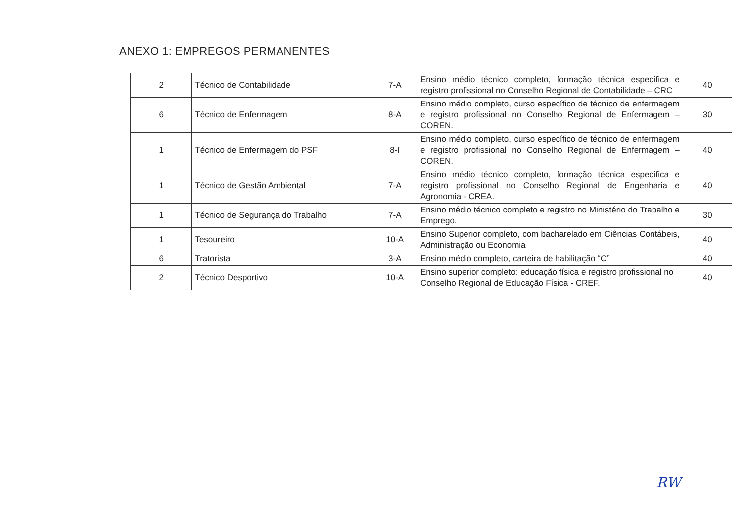ANEXO 1: EMPREGOS PERMANENTES
| 2 | Técnico de Contabilidade | 7-A | Ensino médio técnico completo, formação técnica específica e registro profissional no Conselho Regional de Contabilidade – CRC | 40 |
| 6 | Técnico de Enfermagem | 8-A | Ensino médio completo, curso específico de técnico de enfermagem e registro profissional no Conselho Regional de Enfermagem – COREN. | 30 |
| 1 | Técnico de Enfermagem do PSF | 8-I | Ensino médio completo, curso específico de técnico de enfermagem e registro profissional no Conselho Regional de Enfermagem – COREN. | 40 |
| 1 | Técnico de Gestão Ambiental | 7-A | Ensino médio técnico completo, formação técnica específica e registro profissional no Conselho Regional de Engenharia e Agronomia - CREA. | 40 |
| 1 | Técnico de Segurança do Trabalho | 7-A | Ensino médio técnico completo e registro no Ministério do Trabalho e Emprego. | 30 |
| 1 | Tesoureiro | 10-A | Ensino Superior completo, com bacharelado em Ciências Contábeis, Administração ou Economia | 40 |
| 6 | Tratorista | 3-A | Ensino médio completo, carteira de habilitação “C” | 40 |
| 2 | Técnico Desportivo | 10-A | Ensino superior completo: educação física e registro profissional no Conselho Regional de Educação Física - CREF. | 40 |
RW